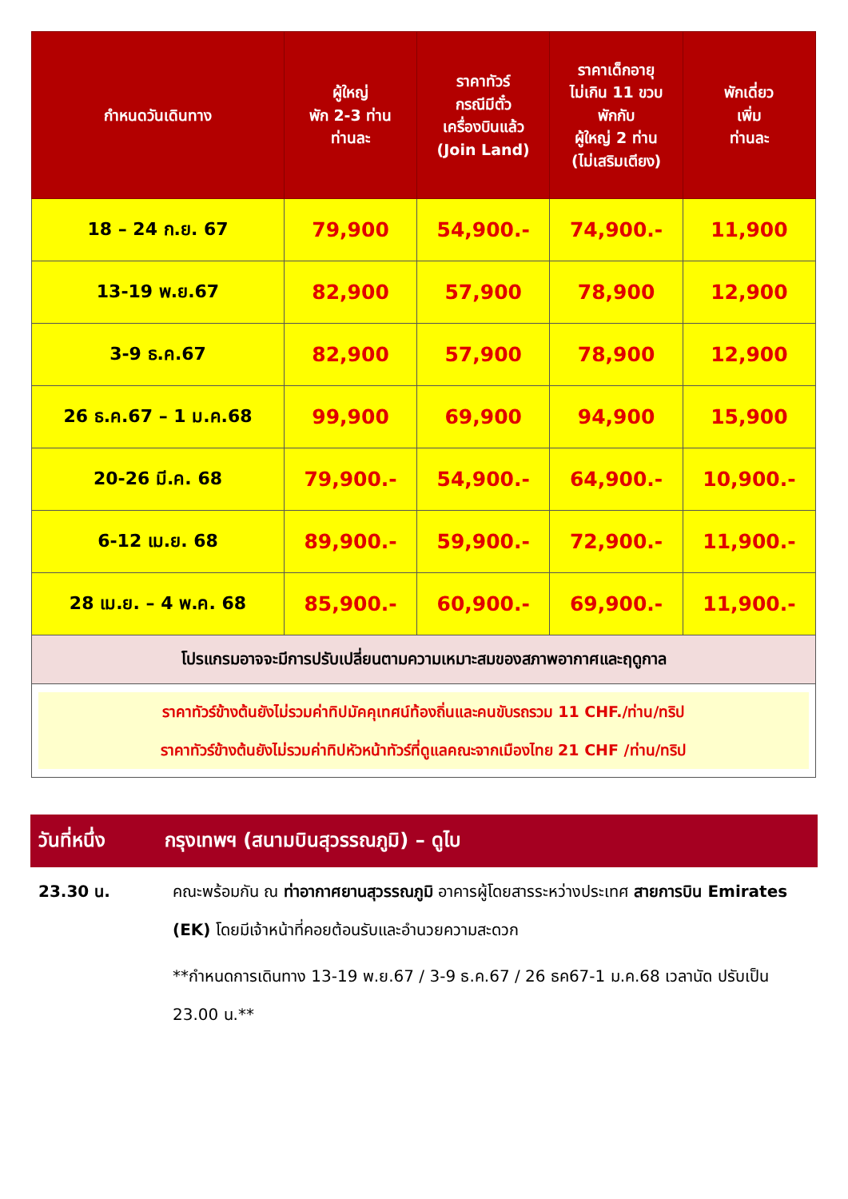| กำหนดวันเดินทาง | ผู้ใหญ่ พัก 2-3 ท่าน ท่านละ | ราคาทัวร์ กรณีมีตั๋ว เครื่องบินแล้ว (Join Land) | ราคาเด็กอายุ ไม่เกิน 11 ขวบ พักกับ ผู้ใหญ่ 2 ท่าน (ไม่เสริมเตียง) | พักเดี่ยว เพิ่ม ท่านละ |
| --- | --- | --- | --- | --- |
| 18 – 24 ก.ย. 67 | 79,900 | 54,900.- | 74,900.- | 11,900 |
| 13-19 พ.ย.67 | 82,900 | 57,900 | 78,900 | 12,900 |
| 3-9 ธ.ค.67 | 82,900 | 57,900 | 78,900 | 12,900 |
| 26 ธ.ค.67 – 1 ม.ค.68 | 99,900 | 69,900 | 94,900 | 15,900 |
| 20-26 มี.ค. 68 | 79,900.- | 54,900.- | 64,900.- | 10,900.- |
| 6-12 เม.ย. 68 | 89,900.- | 59,900.- | 72,900.- | 11,900.- |
| 28 เม.ย. – 4 พ.ค. 68 | 85,900.- | 60,900.- | 69,900.- | 11,900.- |
| โปรแกรมอาจจะมีการปรับเปลี่ยนตามความเหมาะสมของสภาพอากาศและฤดูกาล | | | | |
| ราคาทัวร์ข้างต้นยังไม่รวมค่าทิปมัคคุเทศน์ท้องถิ่นและคนขับรถรวม 11 CHF./ท่าน/ทริป ราคาทัวร์ข้างต้นยังไม่รวมค่าทิปหัวหน้าทัวร์ที่ดูแลคณะจากเมืองไทย 21 CHF /ท่าน/ทริป | | | | |
วันที่หนึ่ง กรุงเทพฯ (สนามบินสุวรรณภูมิ) – ดูไบ
23.30 น. คณะพร้อมกัน ณ ท่าอากาศยานสุวรรณภูมิ อาคารผู้โดยสารระหว่างประเทศ สายการบิน Emirates (EK) โดยมีเจ้าหน้าที่คอยต้อนรับและอำนวยความสะดวก
**กำหนดการเดินทาง 13-19 พ.ย.67 / 3-9 ธ.ค.67 / 26 ธค67-1 ม.ค.68 เวลานัด ปรับเป็น 23.00 น.**